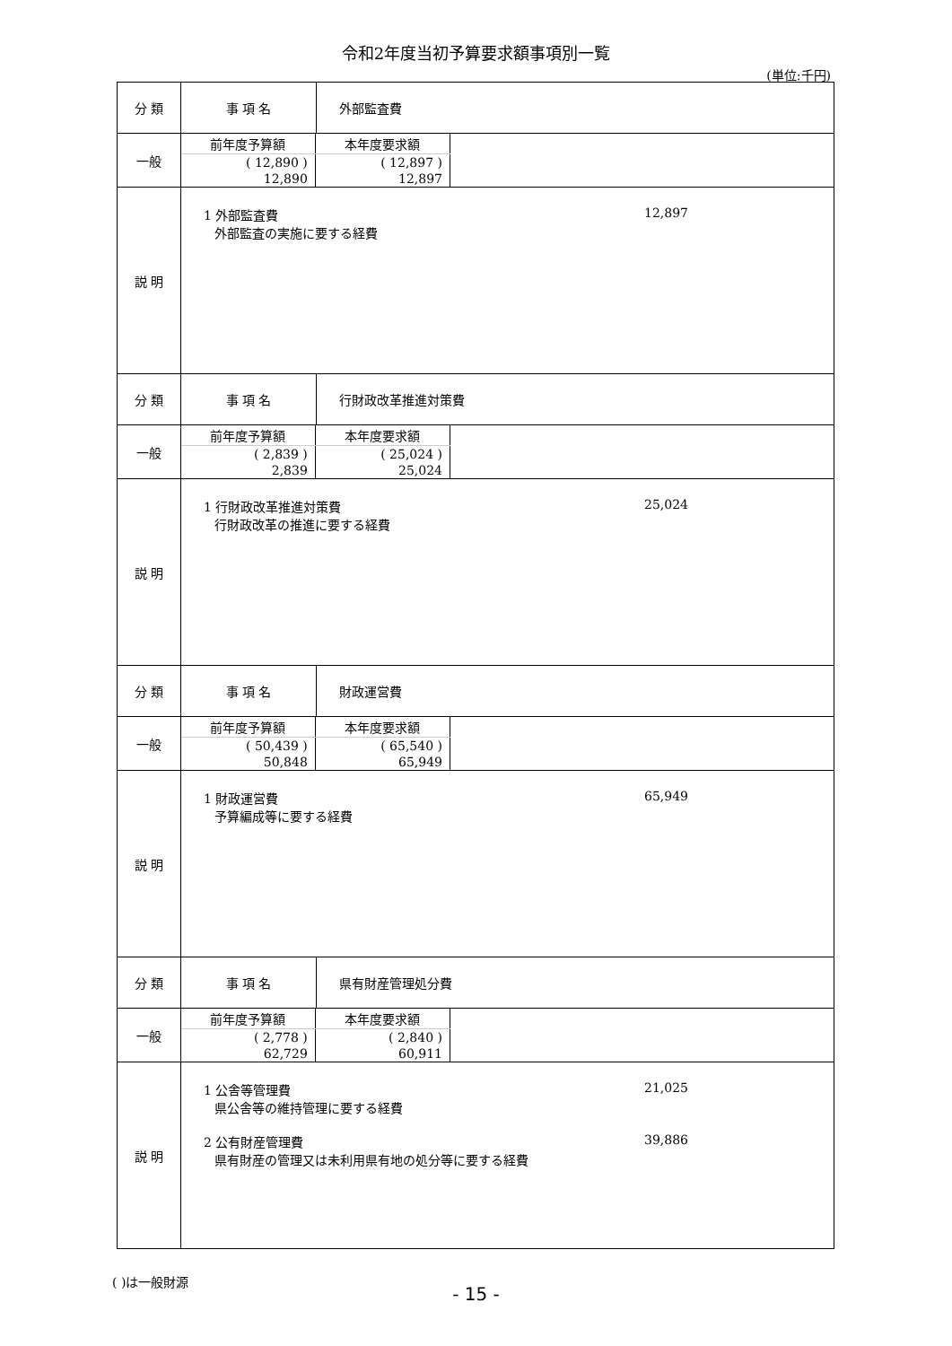令和2年度当初予算要求額事項別一覧
(単位:千円)
| 分 類 | 事 項 名 | 外部監査費 |
| 一般 | / 前年度予算額 / 本年度要求額 / / --- / --- / / ( 12,890 ) / ( 12,897 ) / / 12,890 / 12,897 / | |
| 説 明 | 1 外部監査費 12,897 外部監査の実施に要する経費 | |
| 分 類 | 事 項 名 | 行財政改革推進対策費 |
| 一般 | / 前年度予算額 / 本年度要求額 / / --- / --- / / ( 2,839 ) / ( 25,024 ) / / 2,839 / 25,024 / | |
| 説 明 | 1 行財政改革推進対策費 25,024 行財政改革の推進に要する経費 | |
| 分 類 | 事 項 名 | 財政運営費 |
| 一般 | / 前年度予算額 / 本年度要求額 / / --- / --- / / ( 50,439 ) / ( 65,540 ) / / 50,848 / 65,949 / | |
| 説 明 | 1 財政運営費 65,949 予算編成等に要する経費 | |
| 分 類 | 事 項 名 | 県有財産管理処分費 |
| 一般 | / 前年度予算額 / 本年度要求額 / / --- / --- / / ( 2,778 ) / ( 2,840 ) / / 62,729 / 60,911 / | |
| 説 明 | 1 公舎等管理費 21,025 県公舎等の維持管理に要する経費 2 公有財産管理費 39,886 県有財産の管理又は未利用県有地の処分等に要する経費 | |
( )は一般財源
- 15 -